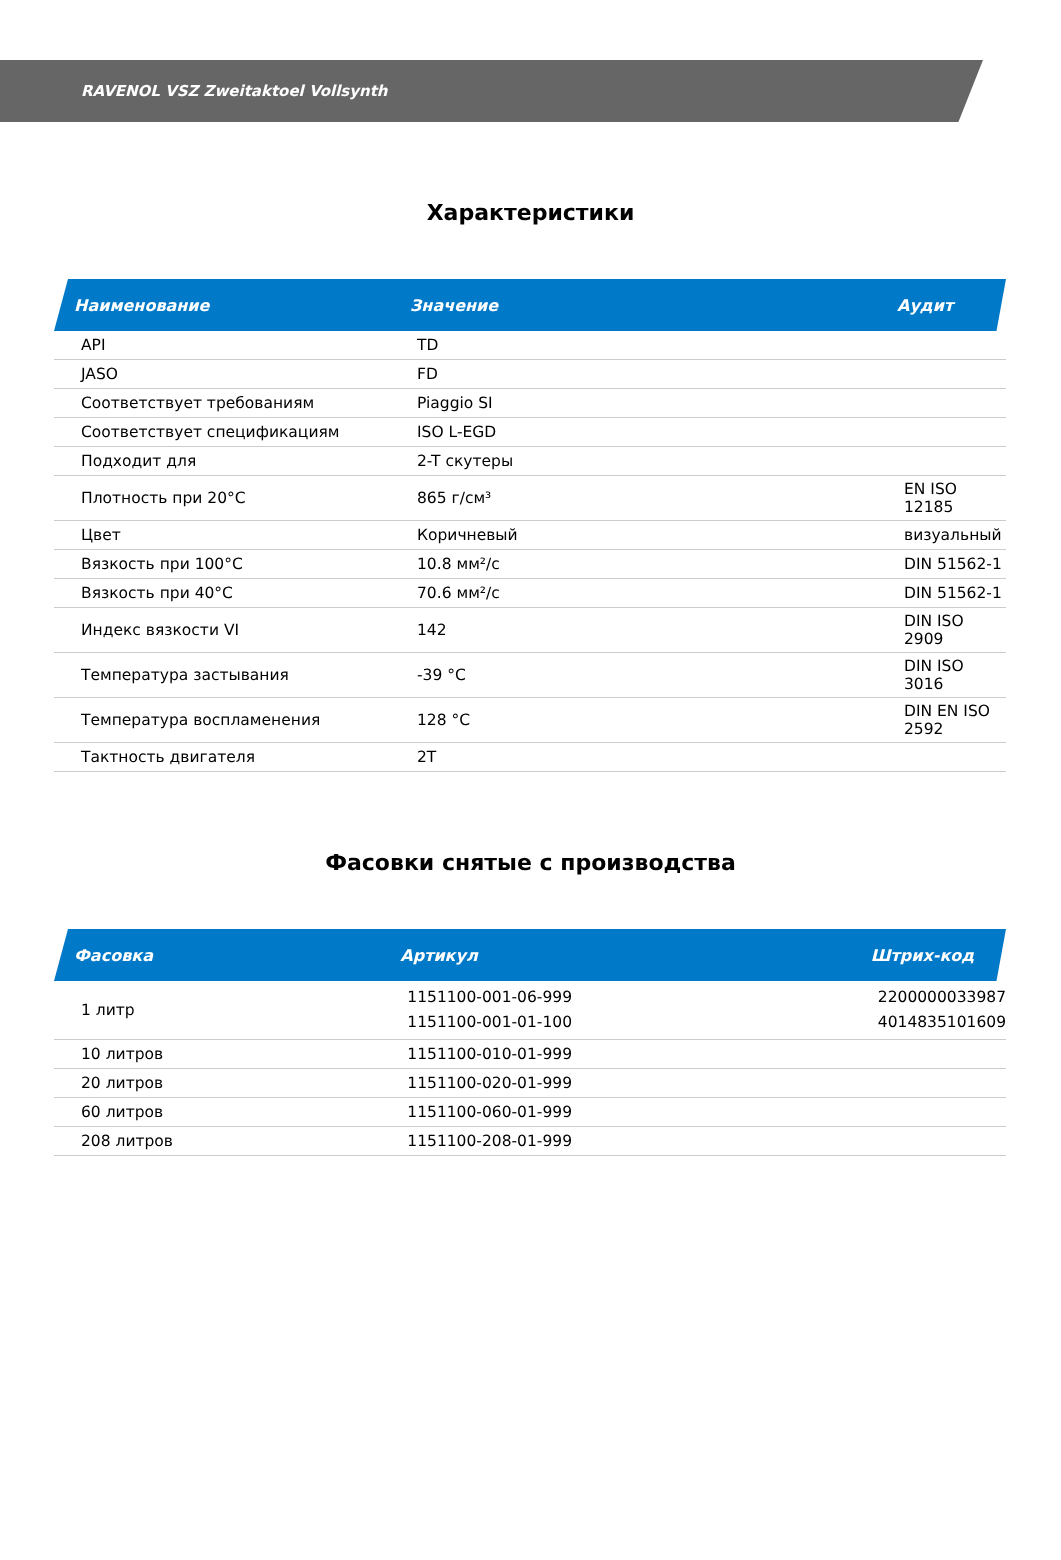RAVENOL VSZ Zweitaktoel Vollsynth
Характеристики
| Наименование | Значение | Аудит |
| --- | --- | --- |
| API | TD | |
| JASO | FD | |
| Соответствует требованиям | Piaggio SI | |
| Соответствует спецификациям | ISO L-EGD | |
| Подходит для | 2-T скутеры | |
| Плотность при 20°C | 865 г/см³ | EN ISO 12185 |
| Цвет | Коричневый | визуальный |
| Вязкость при 100°C | 10.8 мм²/с | DIN 51562-1 |
| Вязкость при 40°C | 70.6 мм²/с | DIN 51562-1 |
| Индекс вязкости VI | 142 | DIN ISO 2909 |
| Температура застывания | -39 °C | DIN ISO 3016 |
| Температура воспламенения | 128 °C | DIN EN ISO 2592 |
| Тактность двигателя | 2T | |
Фасовки снятые с производства
| Фасовка | Артикул | Штрих-код |
| --- | --- | --- |
| 1 литр | 1151100-001-06-999 1151100-001-01-100 | 2200000033987 4014835101609 |
| 10 литров | 1151100-010-01-999 | |
| 20 литров | 1151100-020-01-999 | |
| 60 литров | 1151100-060-01-999 | |
| 208 литров | 1151100-208-01-999 | |